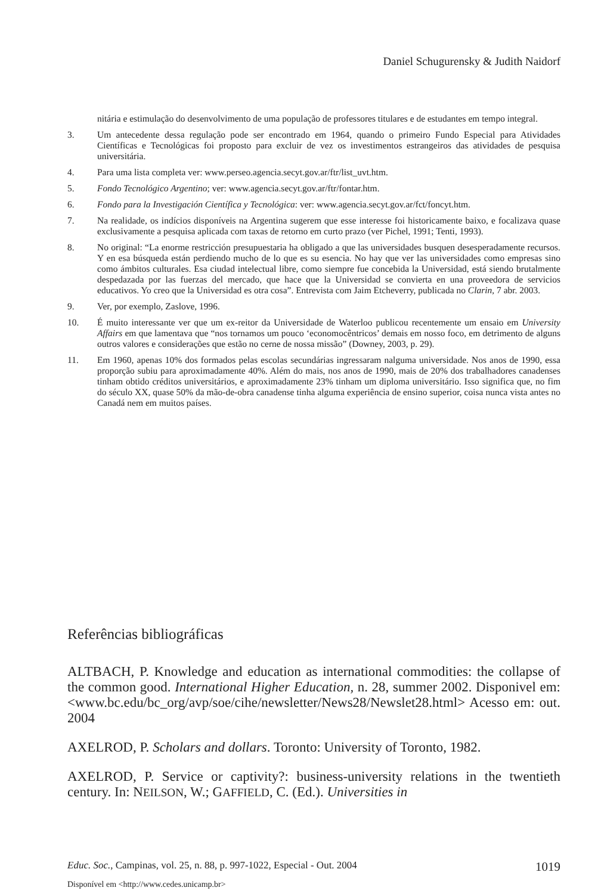Daniel Schugurensky & Judith Naidorf
nitária e estimulação do desenvolvimento de uma população de professores titulares e de estudantes em tempo integral.
3. Um antecedente dessa regulação pode ser encontrado em 1964, quando o primeiro Fundo Especial para Atividades Científicas e Tecnológicas foi proposto para excluir de vez os investimentos estrangeiros das atividades de pesquisa universitária.
4. Para uma lista completa ver: www.perseo.agencia.secyt.gov.ar/ftr/list_uvt.htm.
5. Fondo Tecnológico Argentino; ver: www.agencia.secyt.gov.ar/ftr/fontar.htm.
6. Fondo para la Investigación Científica y Tecnológica: ver: www.agencia.secyt.gov.ar/fct/foncyt.htm.
7. Na realidade, os indícios disponíveis na Argentina sugerem que esse interesse foi historicamente baixo, e focalizava quase exclusivamente a pesquisa aplicada com taxas de retorno em curto prazo (ver Pichel, 1991; Tenti, 1993).
8. No original: “La enorme restricción presupuestaria ha obligado a que las universidades busquen desesperadamente recursos. Y en esa búsqueda están perdiendo mucho de lo que es su esencia. No hay que ver las universidades como empresas sino como ámbitos culturales. Esa ciudad intelectual libre, como siempre fue concebida la Universidad, está siendo brutalmente despedazada por las fuerzas del mercado, que hace que la Universidad se convierta en una proveedora de servicios educativos. Yo creo que la Universidad es otra cosa”. Entrevista com Jaim Etcheverry, publicada no Clarin, 7 abr. 2003.
9. Ver, por exemplo, Zaslove, 1996.
10. É muito interessante ver que um ex-reitor da Universidade de Waterloo publicou recentemente um ensaio em University Affairs em que lamentava que “nos tornamos um pouco ‘economocêntricos’ demais em nosso foco, em detrimento de alguns outros valores e considerações que estão no cerne de nossa missão” (Downey, 2003, p. 29).
11. Em 1960, apenas 10% dos formados pelas escolas secundárias ingressaram nalguma universidade. Nos anos de 1990, essa proporção subiu para aproximadamente 40%. Além do mais, nos anos de 1990, mais de 20% dos trabalhadores canadenses tinham obtido créditos universitários, e aproximadamente 23% tinham um diploma universitário. Isso significa que, no fim do século XX, quase 50% da mão-de-obra canadense tinha alguma experiência de ensino superior, coisa nunca vista antes no Canadá nem em muitos países.
Referências bibliográficas
ALTBACH, P. Knowledge and education as international commodities: the collapse of the common good. International Higher Education, n. 28, summer 2002. Disponivel em: <www.bc.edu/bc_org/avp/soe/cihe/newsletter/News28/Newslet28.html> Acesso em: out. 2004
AXELROD, P. Scholars and dollars. Toronto: University of Toronto, 1982.
AXELROD, P. Service or captivity?: business-university relations in the twentieth century. In: NEILSON, W.; GAFFIELD, C. (Ed.). Universities in
Educ. Soc., Campinas, vol. 25, n. 88, p. 997-1022, Especial - Out. 2004 1019
Disponível em <http://www.cedes.unicamp.br>